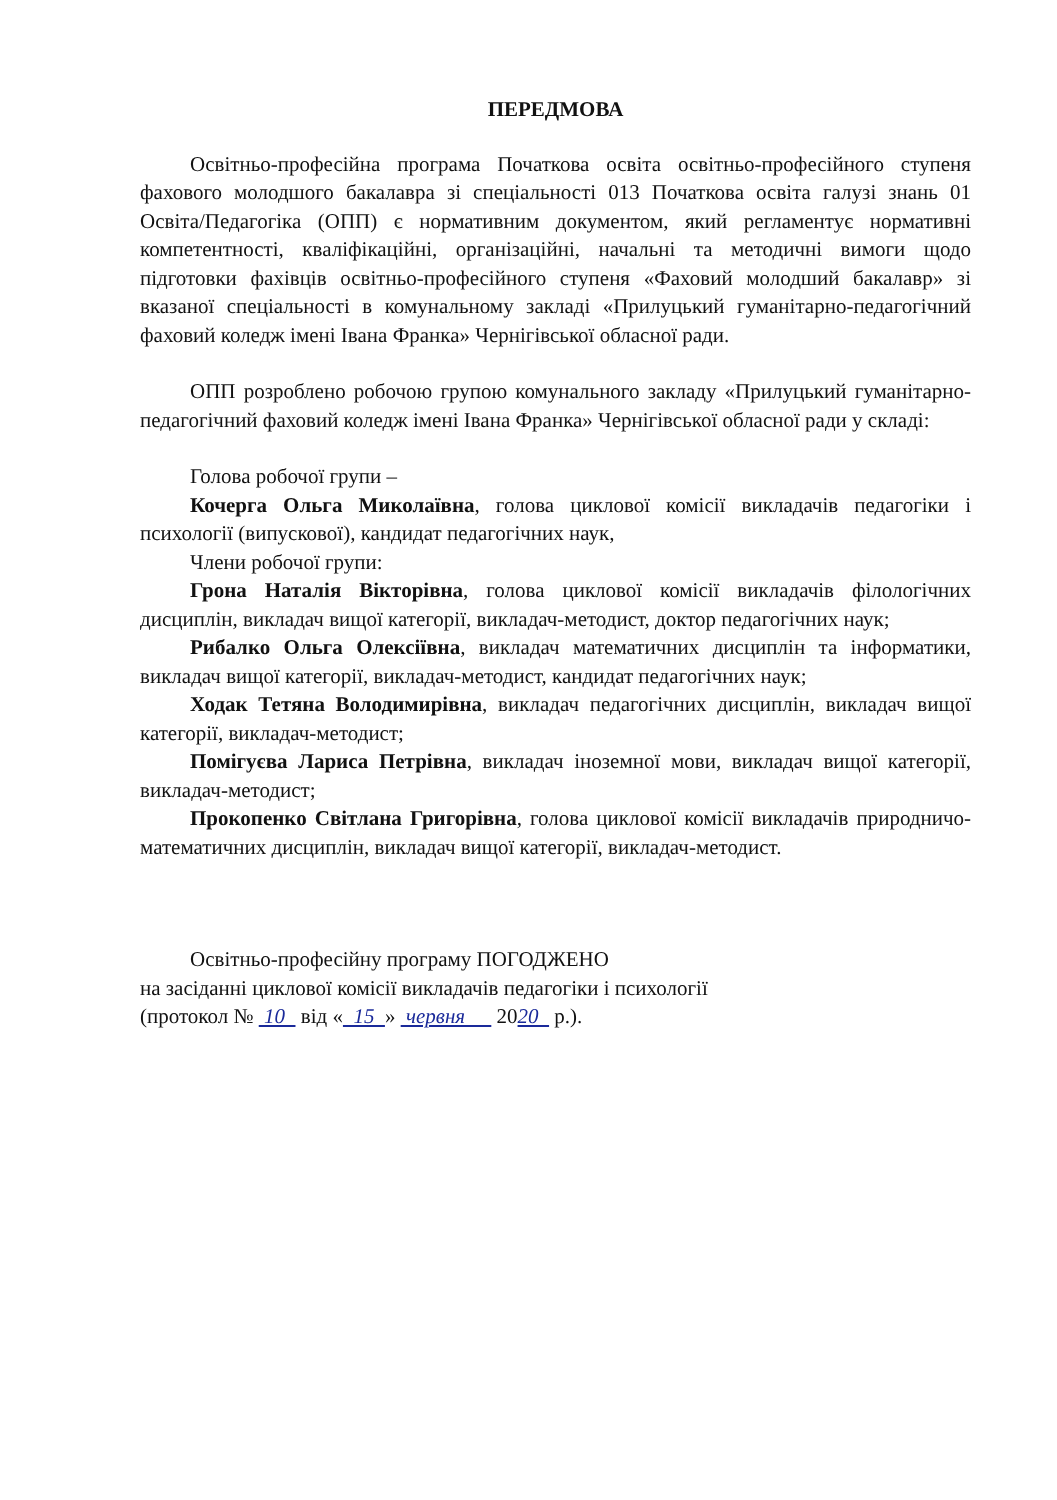ПЕРЕДМОВА
Освітньо-професійна програма Початкова освіта освітньо-професійного ступеня фахового молодшого бакалавра зі спеціальності 013 Початкова освіта галузі знань 01 Освіта/Педагогіка (ОПП) є нормативним документом, який регламентує нормативні компетентності, кваліфікаційні, організаційні, начальні та методичні вимоги щодо підготовки фахівців освітньо-професійного ступеня «Фаховий молодший бакалавр» зі вказаної спеціальності в комунальному закладі «Прилуцький гуманітарно-педагогічний фаховий коледж імені Івана Франка» Чернігівської обласної ради.
ОПП розроблено робочою групою комунального закладу «Прилуцький гуманітарно-педагогічний фаховий коледж імені Івана Франка» Чернігівської обласної ради у складі:
Голова робочої групи –
Кочерга Ольга Миколаївна, голова циклової комісії викладачів педагогіки і психології (випускової), кандидат педагогічних наук,
Члени робочої групи:
Грона Наталія Вікторівна, голова циклової комісії викладачів філологічних дисциплін, викладач вищої категорії, викладач-методист, доктор педагогічних наук;
Рибалко Ольга Олексіївна, викладач математичних дисциплін та інформатики, викладач вищої категорії, викладач-методист, кандидат педагогічних наук;
Ходак Тетяна Володимирівна, викладач педагогічних дисциплін, викладач вищої категорії, викладач-методист;
Помігуєва Лариса Петрівна, викладач іноземної мови, викладач вищої категорії, викладач-методист;
Прокопенко Світлана Григорівна, голова циклової комісії викладачів природничо-математичних дисциплін, викладач вищої категорії, викладач-методист.
Освітньо-професійну програму ПОГОДЖЕНО
на засіданні циклової комісії викладачів педагогіки і психології
(протокол № 10 від « 15 » червня 2020 р.).